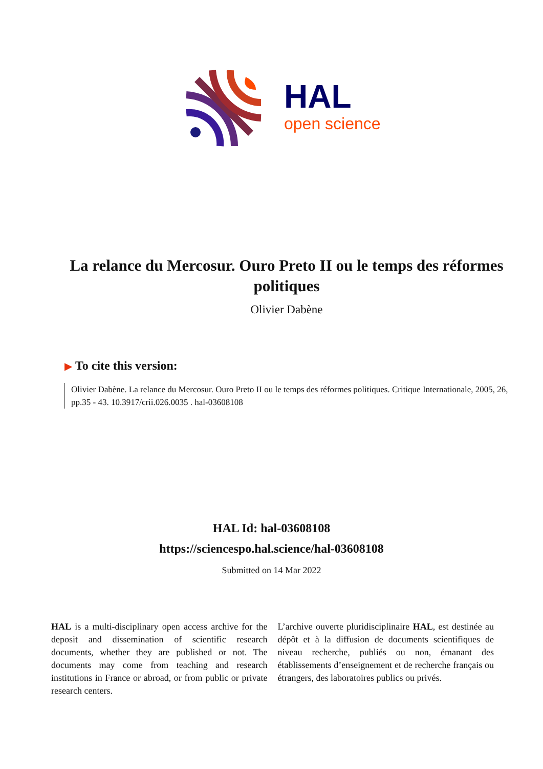HAL
open science
La relance du Mercosur. Ouro Preto II ou le temps des réformes politiques
Olivier Dabène
▶ To cite this version:
Olivier Dabène. La relance du Mercosur. Ouro Preto II ou le temps des réformes politiques. Critique Internationale, 2005, 26, pp.35 - 43. 10.3917/crii.026.0035 . hal-03608108
HAL Id: hal-03608108
https://sciencespo.hal.science/hal-03608108
Submitted on 14 Mar 2022
HAL is a multi-disciplinary open access archive for the deposit and dissemination of scientific research documents, whether they are published or not. The documents may come from teaching and research institutions in France or abroad, or from public or private research centers.
L’archive ouverte pluridisciplinaire HAL, est destinée au dépôt et à la diffusion de documents scientifiques de niveau recherche, publiés ou non, émanant des établissements d’enseignement et de recherche français ou étrangers, des laboratoires publics ou privés.